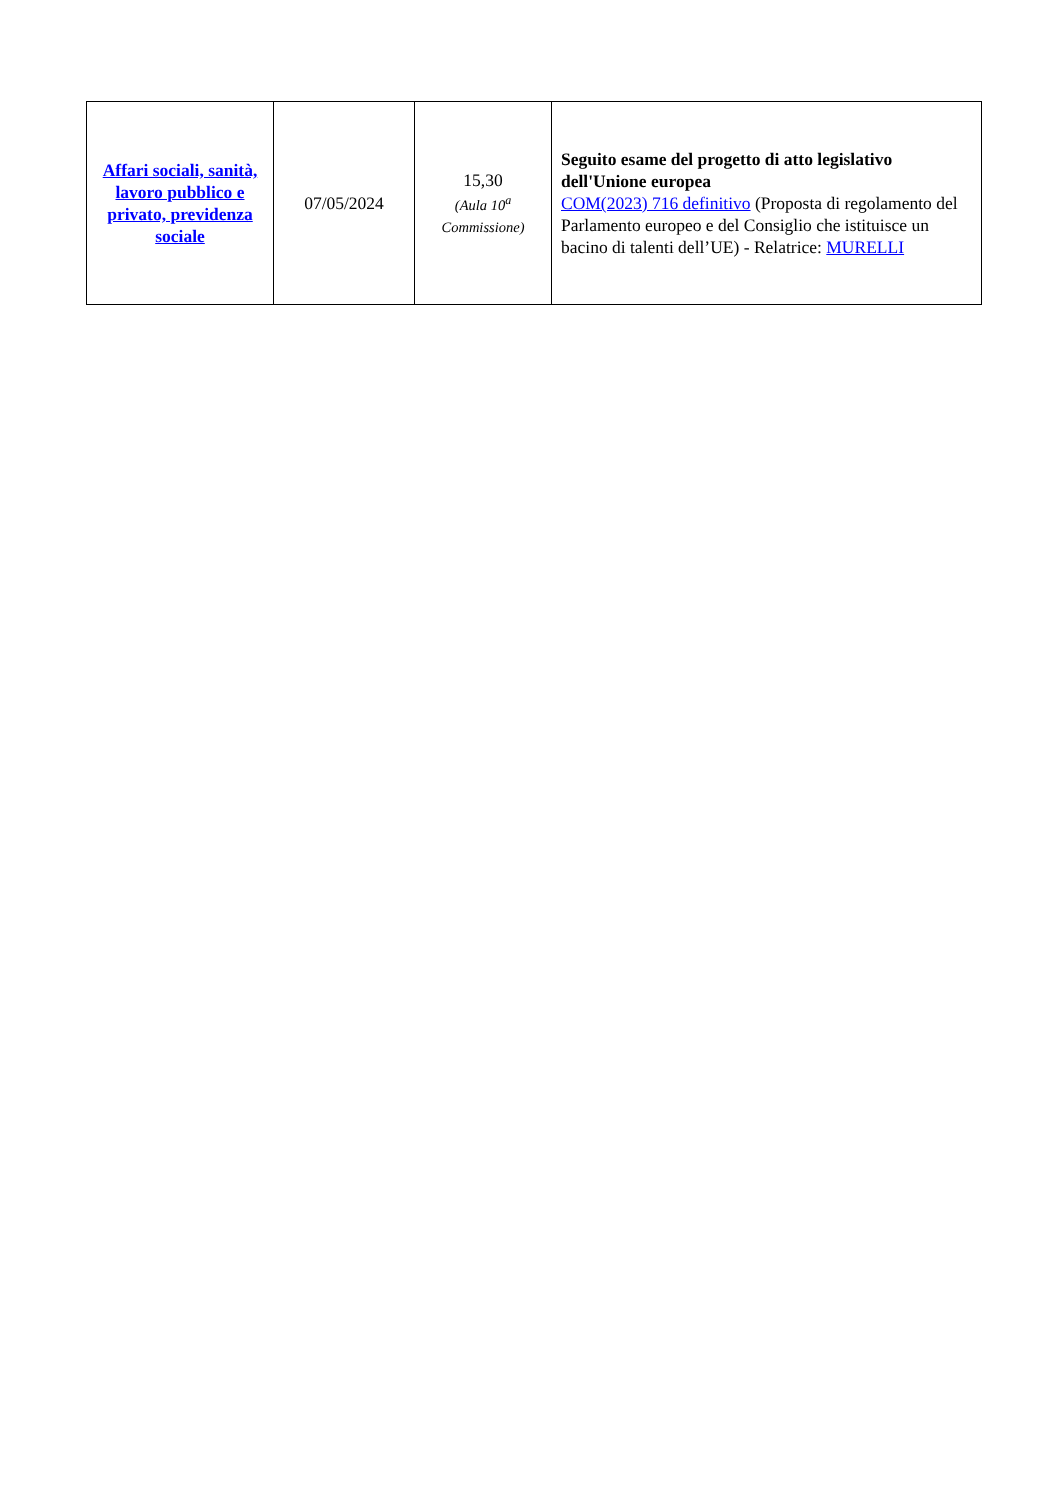| Affari sociali, sanità, lavoro pubblico e privato, previdenza sociale | 07/05/2024 | 15,30 (Aula 10<sup>a</sup> Commissione) | Seguito esame del progetto di atto legislativo dell'Unione europea COM(2023) 716 definitivo (Proposta di regolamento del Parlamento europeo e del Consiglio che istituisce un bacino di talenti dell’UE) - Relatrice: MURELLI |